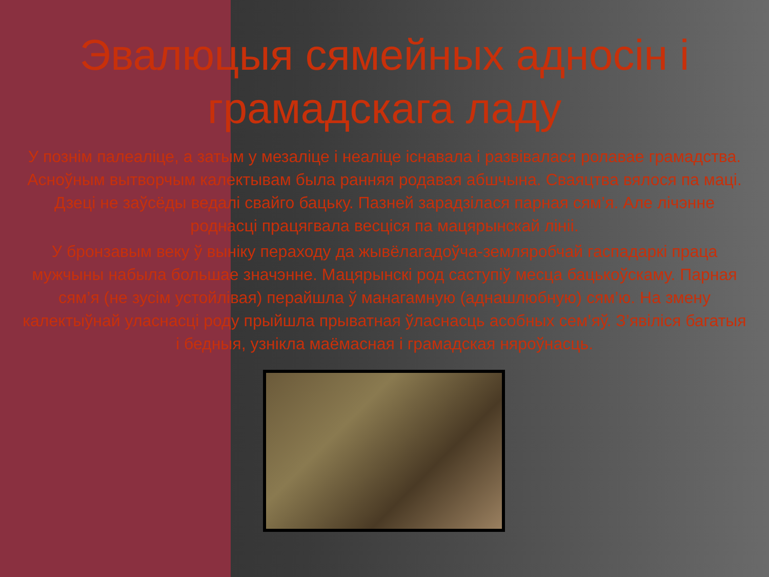Эвалюцыя сямейных адносін і грамадскага ладу
У познім палеаліце, а затым у мезаліце і неаліце існавала і развівалася ролавае грамадства. Асноўным вытворчым калектывам была ранняя родавая абшчына. Сваяцтва вялося па маці. Дзеці не заўсёды ведалі свайго бацьку. Пазней зарадзілася парная сям’я. Але лічэнне роднасці працягвала весціся па мацярынскай лініі.
У бронзавым веку ў выніку пераходу да жывёлагадоўча-земляробчай гаспадаркі праца мужчыны набыла большае значэнне. Мацярынскі род саступіў месца бацькоўскаму. Парная сям’я (не зусім устойлівая) перайшла ў манагамную (аднашлюбную) сям’ю. На змену калектыўнай уласнасці роду прыйшла прыватная ўласнасць асобных сем’яў. З’явіліся багатыя і бедныя, узнікла маёмасная і грамадская няроўнасць.